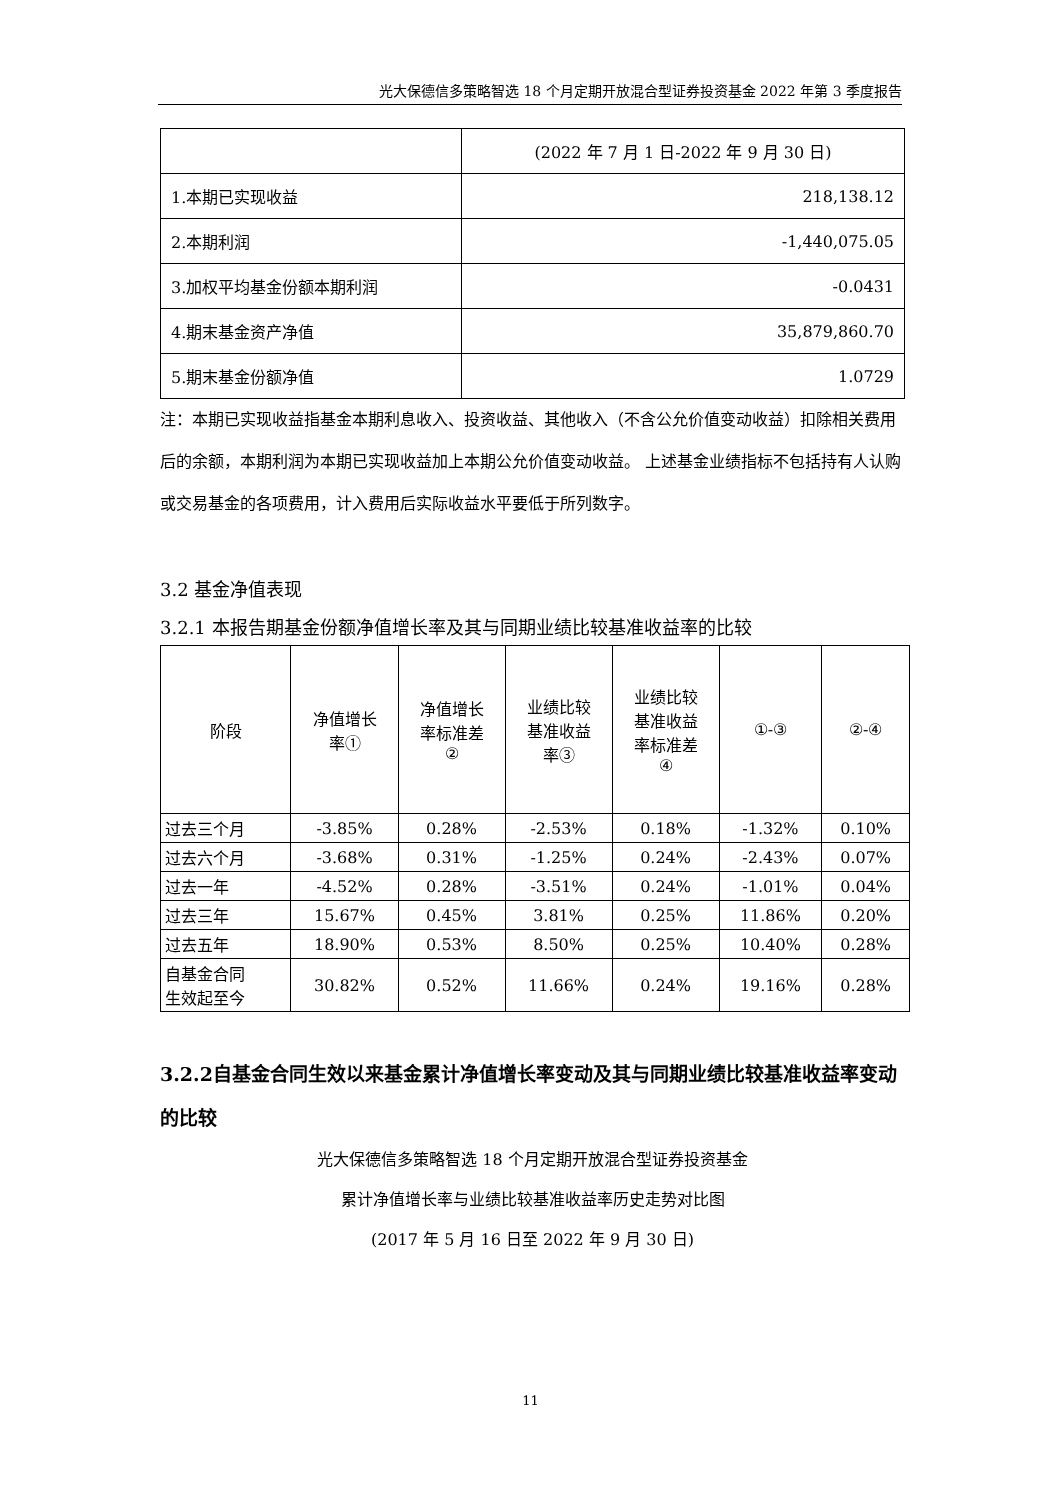光大保德信多策略智选 18 个月定期开放混合型证券投资基金 2022 年第 3 季度报告
| | (2022 年 7 月 1 日-2022 年 9 月 30 日) |
| 1.本期已实现收益 | 218,138.12 |
| 2.本期利润 | -1,440,075.05 |
| 3.加权平均基金份额本期利润 | -0.0431 |
| 4.期末基金资产净值 | 35,879,860.70 |
| 5.期末基金份额净值 | 1.0729 |
注：本期已实现收益指基金本期利息收入、投资收益、其他收入（不含公允价值变动收益）扣除相关费用后的余额，本期利润为本期已实现收益加上本期公允价值变动收益。 上述基金业绩指标不包括持有人认购或交易基金的各项费用，计入费用后实际收益水平要低于所列数字。
3.2 基金净值表现
3.2.1 本报告期基金份额净值增长率及其与同期业绩比较基准收益率的比较
| 阶段 | 净值增长 率① | 净值增长 率标准差 ② | 业绩比较 基准收益 率③ | 业绩比较 基准收益 率标准差 ④ | ①-③ | ②-④ |
| --- | --- | --- | --- | --- | --- | --- |
| 过去三个月 | -3.85% | 0.28% | -2.53% | 0.18% | -1.32% | 0.10% |
| 过去六个月 | -3.68% | 0.31% | -1.25% | 0.24% | -2.43% | 0.07% |
| 过去一年 | -4.52% | 0.28% | -3.51% | 0.24% | -1.01% | 0.04% |
| 过去三年 | 15.67% | 0.45% | 3.81% | 0.25% | 11.86% | 0.20% |
| 过去五年 | 18.90% | 0.53% | 8.50% | 0.25% | 10.40% | 0.28% |
| 自基金合同 生效起至今 | 30.82% | 0.52% | 11.66% | 0.24% | 19.16% | 0.28% |
3.2.2自基金合同生效以来基金累计净值增长率变动及其与同期业绩比较基准收益率变动的比较
光大保德信多策略智选 18 个月定期开放混合型证券投资基金
累计净值增长率与业绩比较基准收益率历史走势对比图
(2017 年 5 月 16 日至 2022 年 9 月 30 日)
11